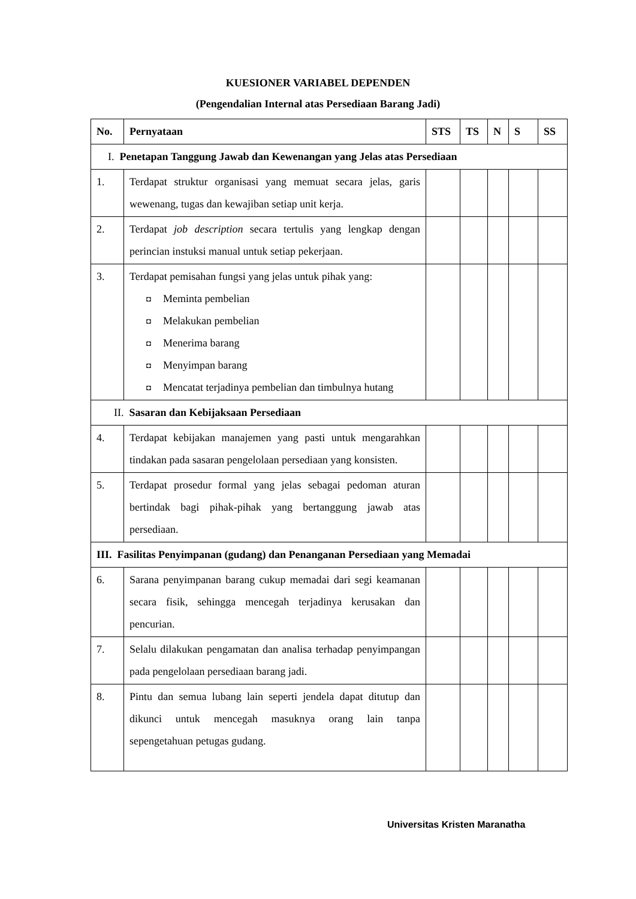KUESIONER VARIABEL DEPENDEN
(Pengendalian Internal atas Persediaan Barang Jadi)
| No. | Pernyataan | STS | TS | N | S | SS |
| --- | --- | --- | --- | --- | --- | --- |
| I. Penetapan Tanggung Jawab dan Kewenangan yang Jelas atas Persediaan | | | | | | |
| 1. | Terdapat struktur organisasi yang memuat secara jelas, garis wewenang, tugas dan kewajiban setiap unit kerja. | | | | | |
| 2. | Terdapat job description secara tertulis yang lengkap dengan perincian instuksi manual untuk setiap pekerjaan. | | | | | |
| 3. | Terdapat pemisahan fungsi yang jelas untuk pihak yang: ◘ Meminta pembelian ◘ Melakukan pembelian ◘ Menerima barang ◘ Menyimpan barang ◘ Mencatat terjadinya pembelian dan timbulnya hutang | | | | | |
| II. Sasaran dan Kebijaksaan Persediaan | | | | | | |
| 4. | Terdapat kebijakan manajemen yang pasti untuk mengarahkan tindakan pada sasaran pengelolaan persediaan yang konsisten. | | | | | |
| 5. | Terdapat prosedur formal yang jelas sebagai pedoman aturan bertindak bagi pihak-pihak yang bertanggung jawab atas persediaan. | | | | | |
| III. Fasilitas Penyimpanan (gudang) dan Penanganan Persediaan yang Memadai | | | | | | |
| 6. | Sarana penyimpanan barang cukup memadai dari segi keamanan secara fisik, sehingga mencegah terjadinya kerusakan dan pencurian. | | | | | |
| 7. | Selalu dilakukan pengamatan dan analisa terhadap penyimpangan pada pengelolaan persediaan barang jadi. | | | | | |
| 8. | Pintu dan semua lubang lain seperti jendela dapat ditutup dan dikunci untuk mencegah masuknya orang lain tanpa sepengetahuan petugas gudang. | | | | | |
Universitas Kristen Maranatha